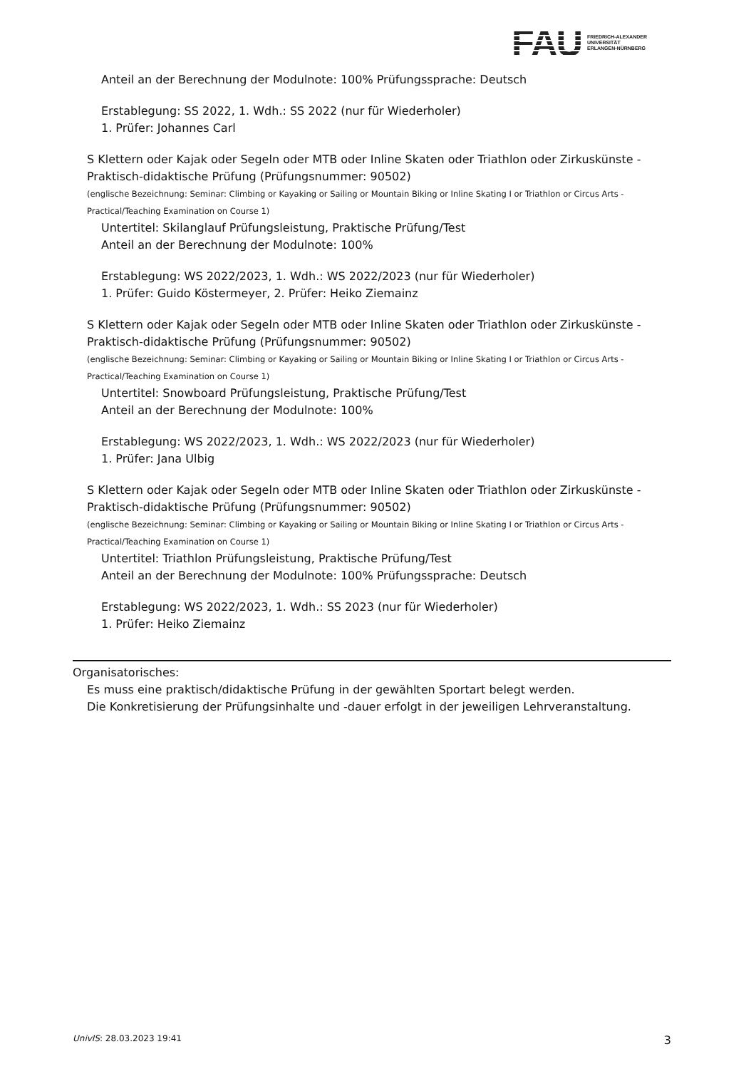FAU FRIEDRICH-ALEXANDER
UNIVERSITÄT
ERLANGEN-NÜRNBERG
Anteil an der Berechnung der Modulnote: 100% Prüfungssprache: Deutsch
Erstablegung: SS 2022, 1. Wdh.: SS 2022 (nur für Wiederholer)
1. Prüfer: Johannes Carl
S Klettern oder Kajak oder Segeln oder MTB oder Inline Skaten oder Triathlon oder Zirkuskünste - Praktisch-didaktische Prüfung (Prüfungsnummer: 90502)
(englische Bezeichnung: Seminar: Climbing or Kayaking or Sailing or Mountain Biking or Inline Skating I or Triathlon or Circus Arts - Practical/Teaching Examination on Course 1)
Untertitel: Skilanglauf Prüfungsleistung, Praktische Prüfung/Test
Anteil an der Berechnung der Modulnote: 100%
Erstablegung: WS 2022/2023, 1. Wdh.: WS 2022/2023 (nur für Wiederholer)
1. Prüfer: Guido Köstermeyer, 2. Prüfer: Heiko Ziemainz
S Klettern oder Kajak oder Segeln oder MTB oder Inline Skaten oder Triathlon oder Zirkuskünste - Praktisch-didaktische Prüfung (Prüfungsnummer: 90502)
(englische Bezeichnung: Seminar: Climbing or Kayaking or Sailing or Mountain Biking or Inline Skating I or Triathlon or Circus Arts - Practical/Teaching Examination on Course 1)
Untertitel: Snowboard Prüfungsleistung, Praktische Prüfung/Test
Anteil an der Berechnung der Modulnote: 100%
Erstablegung: WS 2022/2023, 1. Wdh.: WS 2022/2023 (nur für Wiederholer)
1. Prüfer: Jana Ulbig
S Klettern oder Kajak oder Segeln oder MTB oder Inline Skaten oder Triathlon oder Zirkuskünste - Praktisch-didaktische Prüfung (Prüfungsnummer: 90502)
(englische Bezeichnung: Seminar: Climbing or Kayaking or Sailing or Mountain Biking or Inline Skating I or Triathlon or Circus Arts - Practical/Teaching Examination on Course 1)
Untertitel: Triathlon Prüfungsleistung, Praktische Prüfung/Test
Anteil an der Berechnung der Modulnote: 100% Prüfungssprache: Deutsch
Erstablegung: WS 2022/2023, 1. Wdh.: SS 2023 (nur für Wiederholer)
1. Prüfer: Heiko Ziemainz
Organisatorisches:
Es muss eine praktisch/didaktische Prüfung in der gewählten Sportart belegt werden.
Die Konkretisierung der Prüfungsinhalte und -dauer erfolgt in der jeweiligen Lehrveranstaltung.
UnivIS: 28.03.2023 19:41 3